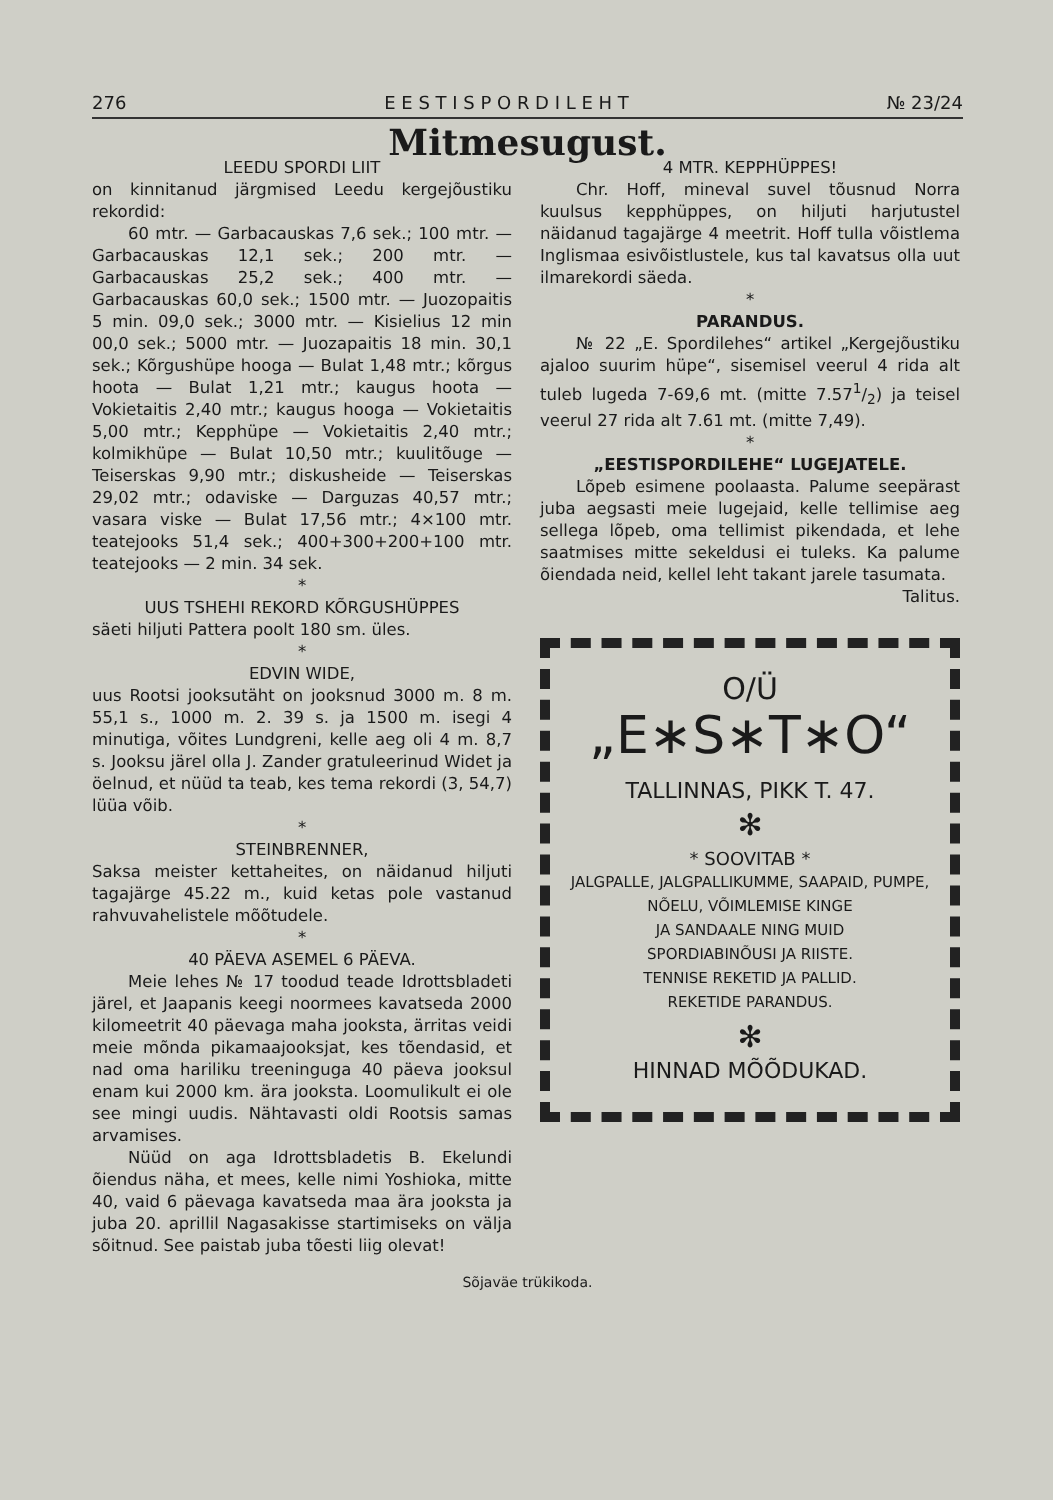276 E E S T I S P O R D I L E H T № 23/24
Mitmesugust.
LEEDU SPORDI LIIT
on kinnitanud järgmised Leedu kergejõustiku rekordid:
60 mtr. — Garbacauskas 7,6 sek.; 100 mtr. — Garbacauskas 12,1 sek.; 200 mtr. — Garbacauskas 25,2 sek.; 400 mtr. — Garbacauskas 60,0 sek.; 1500 mtr. — Juozopaitis 5 min. 09,0 sek.; 3000 mtr. — Kisielius 12 min 00,0 sek.; 5000 mtr. — Juozapaitis 18 min. 30,1 sek.; Kõrgushüpe hooga — Bulat 1,48 mtr.; kõrgus hoota — Bulat 1,21 mtr.; kaugus hoota — Vokietaitis 2,40 mtr.; kaugus hooga — Vokietaitis 5,00 mtr.; Kepphüpe — Vokietaitis 2,40 mtr.; kolmikhüpe — Bulat 10,50 mtr.; kuulitõuge — Teiserskas 9,90 mtr.; diskusheide — Teiserskas 29,02 mtr.; odaviske — Darguzas 40,57 mtr.; vasara viske — Bulat 17,56 mtr.; 4×100 mtr. teatejooks 51,4 sek.; 400+300+200+100 mtr. teatejooks — 2 min. 34 sek.
*
UUS TSHEHI REKORD KÕRGUSHÜPPES
säeti hiljuti Pattera poolt 180 sm. üles.
*
EDVIN WIDE,
uus Rootsi jooksutäht on jooksnud 3000 m. 8 m. 55,1 s., 1000 m. 2. 39 s. ja 1500 m. isegi 4 minutiga, võites Lundgreni, kelle aeg oli 4 m. 8,7 s. Jooksu järel olla J. Zander gratuleerinud Widet ja öelnud, et nüüd ta teab, kes tema rekordi (3, 54,7) lüüa võib.
*
STEINBRENNER,
Saksa meister kettaheites, on näidanud hiljuti tagajärge 45.22 m., kuid ketas pole vastanud rahvuvahelistele mõõtudele.
*
40 PÄEVA ASEMEL 6 PÄEVA.
Meie lehes № 17 toodud teade Idrottsbladeti järel, et Jaapanis keegi noormees kavatseda 2000 kilomeetrit 40 päevaga maha jooksta, ärritas veidi meie mõnda pikamaajooksjat, kes tõendasid, et nad oma hariliku treeninguga 40 päeva jooksul enam kui 2000 km. ära jooksta. Loomulikult ei ole see mingi uudis. Nähtavasti oldi Rootsis samas arvamises.
Nüüd on aga Idrottsbladetis B. Ekelundi õiendus näha, et mees, kelle nimi Yoshioka, mitte 40, vaid 6 päevaga kavatseda maa ära jooksta ja juba 20. aprillil Nagasakisse startimiseks on välja sõitnud. See paistab juba tõesti liig olevat!
4 MTR. KEPPHÜPPES!
Chr. Hoff, mineval suvel tõusnud Norra kuulsus kepphüppes, on hiljuti harjutustel näidanud tagajärge 4 meetrit. Hoff tulla võistlema Inglismaa esivõistlustele, kus tal kavatsus olla uut ilmarekordi säeda.
*
PARANDUS.
№ 22 „E. Spordilehes“ artikel „Kergejõustiku ajaloo suurim hüpe“, sisemisel veerul 4 rida alt tuleb lugeda 7-69,6 mt. (mitte 7.571/2) ja teisel veerul 27 rida alt 7.61 mt. (mitte 7,49).
*
„EESTISPORDILEHE“ LUGEJATELE.
Lõpeb esimene poolaasta. Palume seepärast juba aegsasti meie lugejaid, kelle tellimise aeg sellega lõpeb, oma tellimist pikendada, et lehe saatmises mitte sekeldusi ei tuleks. Ka palume õiendada neid, kellel leht takant jarele tasumata.
Talitus.
O/Ü
„E∗S∗T∗O“
TALLINNAS, PIKK T. 47.
✻
* SOOVITAB *
JALGPALLE, JALGPALLIKUMME, SAAPAID, PUMPE,
NÕELU, VÕIMLEMISE KINGE
JA SANDAALE NING MUID
SPORDIABINÕUSI JA RIISTE.
TENNISE REKETID JA PALLID.
REKETIDE PARANDUS.
✻
HINNAD MÕÕDUKAD.
Sõjaväe trükikoda.